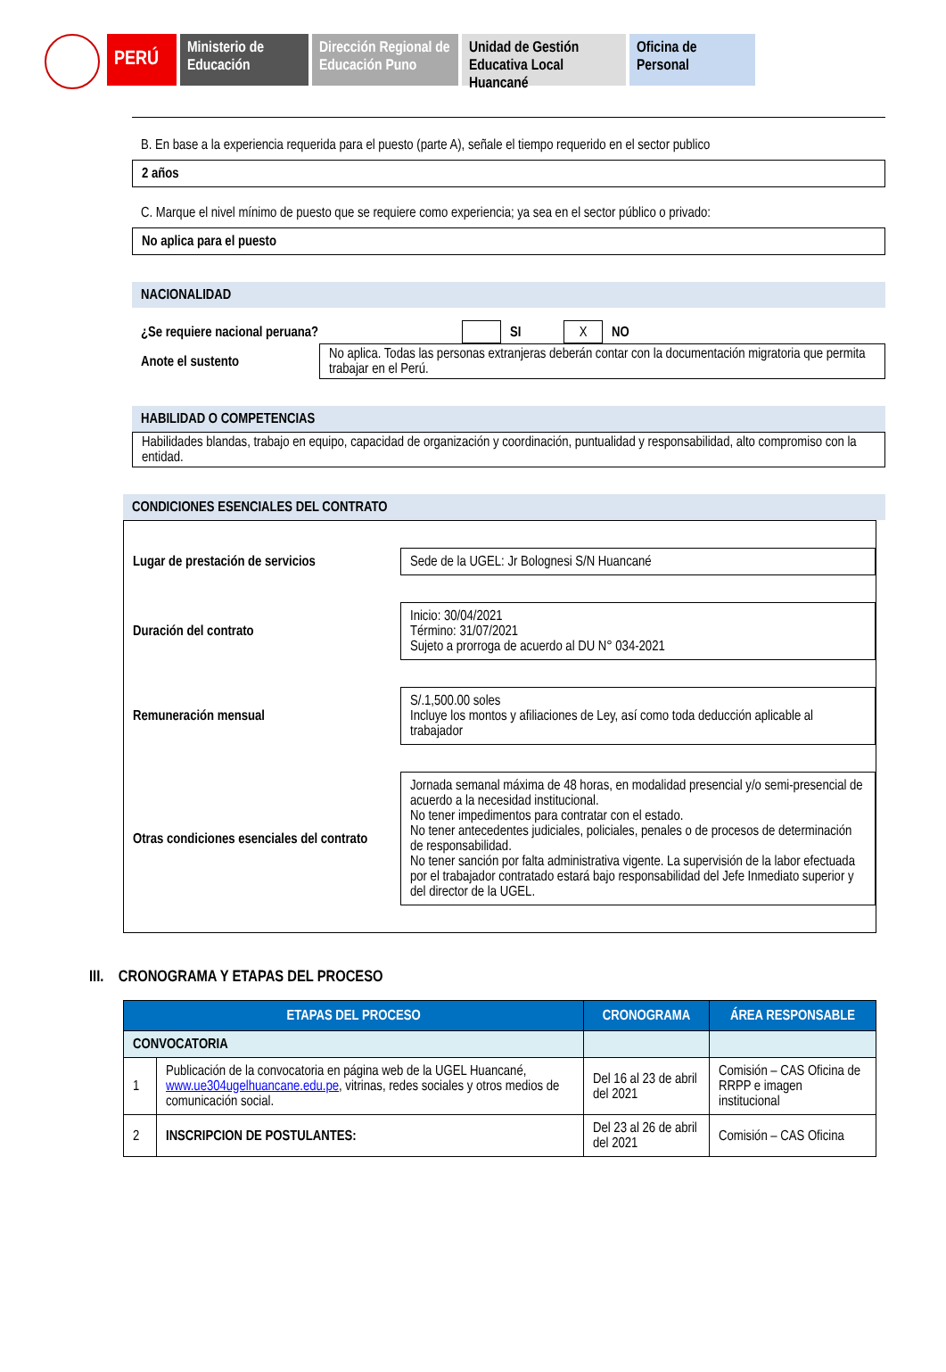PERÚ Ministerio de Educación
Dirección Regional de Educación Puno
Unidad de Gestión Educativa Local Huancané
Oficina de Personal
B. En base a la experiencia requerida para el puesto (parte A), señale el tiempo requerido en el sector publico
2 años
C. Marque el nivel mínimo de puesto que se requiere como experiencia; ya sea en el sector público o privado:
No aplica para el puesto
NACIONALIDAD
| ¿Se requiere nacional peruana? | | SI | X | NO |
| Anote el sustento | No aplica. Todas las personas extranjeras deberán contar con la documentación migratoria que permita trabajar en el Perú. |
HABILIDAD O COMPETENCIAS
Habilidades blandas, trabajo en equipo, capacidad de organización y coordinación, puntualidad y responsabilidad, alto compromiso con la entidad.
CONDICIONES ESENCIALES DEL CONTRATO
| Lugar de prestación de servicios | Sede de la UGEL: Jr Bolognesi S/N Huancané |
| Duración del contrato | Inicio: 30/04/2021 Término: 31/07/2021 Sujeto a prorroga de acuerdo al DU N° 034-2021 |
| Remuneración mensual | S/.1,500.00 soles Incluye los montos y afiliaciones de Ley, así como toda deducción aplicable al trabajador |
| Otras condiciones esenciales del contrato | Jornada semanal máxima de 48 horas, en modalidad presencial y/o semi-presencial de acuerdo a la necesidad institucional. No tener impedimentos para contratar con el estado. No tener antecedentes judiciales, policiales, penales o de procesos de determinación de responsabilidad. No tener sanción por falta administrativa vigente. La supervisión de la labor efectuada por el trabajador contratado estará bajo responsabilidad del Jefe Inmediato superior y del director de la UGEL. |
III. CRONOGRAMA Y ETAPAS DEL PROCESO
| ETAPAS DEL PROCESO | | CRONOGRAMA | ÁREA RESPONSABLE |
| --- | --- | --- | --- |
| CONVOCATORIA | | | |
| 1 | Publicación de la convocatoria en página web de la UGEL Huancané, www.ue304ugelhuancane.edu.pe , vitrinas, redes sociales y otros medios de comunicación social. | Del 16 al 23 de abril del 2021 | Comisión – CAS Oficina de RRPP e imagen institucional |
| 2 | INSCRIPCION DE POSTULANTES: | Del 23 al 26 de abril del 2021 | Comisión – CAS Oficina |